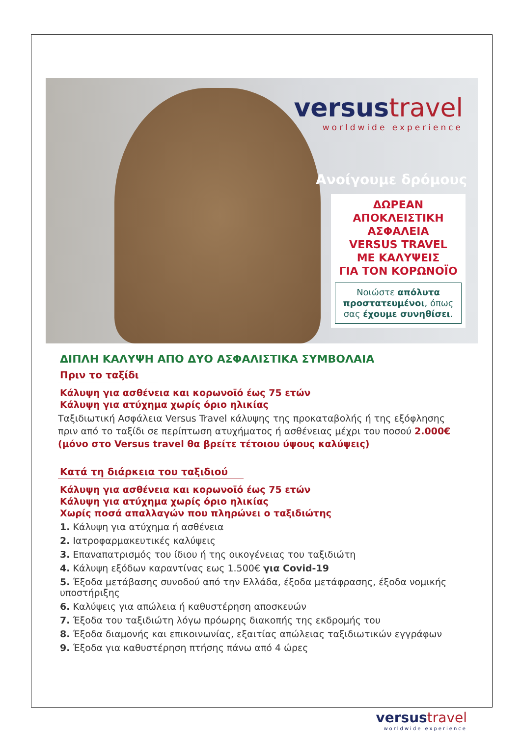versus travel
worldwide experience
Ανοίγουμε δρόμους
ΔΩΡΕΑΝ
ΑΠΟΚΛΕΙΣΤΙΚΗ
ΑΣΦΑΛΕΙΑ
VERSUS TRAVEL
ΜΕ ΚΑΛΥΨΕΙΣ
ΓΙΑ ΤΟΝ ΚΟΡΩΝΟΪΟ
Νοιώστε απόλυτα προστατευμένοι, όπως σας έχουμε συνηθίσει.
ΔΙΠΛΗ ΚΑΛΥΨΗ ΑΠΟ ΔΥΟ ΑΣΦΑΛΙΣΤΙΚΑ ΣΥΜΒΟΛΑΙΑ
Πριν το ταξίδι
Κάλυψη για ασθένεια και κορωνοϊό έως 75 ετών
Κάλυψη για ατύχημα χωρίς όριο ηλικίας
Ταξιδιωτική Ασφάλεια Versus Travel κάλυψης της προκαταβολής ή της εξόφλησης πριν από το ταξίδι σε περίπτωση ατυχήματος ή ασθένειας μέχρι του ποσού 2.000€
(μόνο στο Versus travel θα βρείτε τέτοιου ύψους καλύψεις)
Κατά τη διάρκεια του ταξιδιού
Κάλυψη για ασθένεια και κορωνοϊό έως 75 ετών
Κάλυψη για ατύχημα χωρίς όριο ηλικίας
Χωρίς ποσά απαλλαγών που πληρώνει ο ταξιδιώτης
1. Κάλυψη για ατύχημα ή ασθένεια
2. Ιατροφαρμακευτικές καλύψεις
3. Επαναπατρισμός του ίδιου ή της οικογένειας του ταξιδιώτη
4. Κάλυψη εξόδων καραντίνας εως 1.500€ για Covid-19
5. Έξοδα μετάβασης συνοδού από την Ελλάδα, έξοδα μετάφρασης, έξοδα νομικής υποστήριξης
6. Καλύψεις για απώλεια ή καθυστέρηση αποσκευών
7. Έξοδα του ταξιδιώτη λόγω πρόωρης διακοπής της εκδρομής του
8. Έξοδα διαμονής και επικοινωνίας, εξαιτίας απώλειας ταξιδιωτικών εγγράφων
9. Έξοδα για καθυστέρηση πτήσης πάνω από 4 ώρες
versus travel
worldwide experience